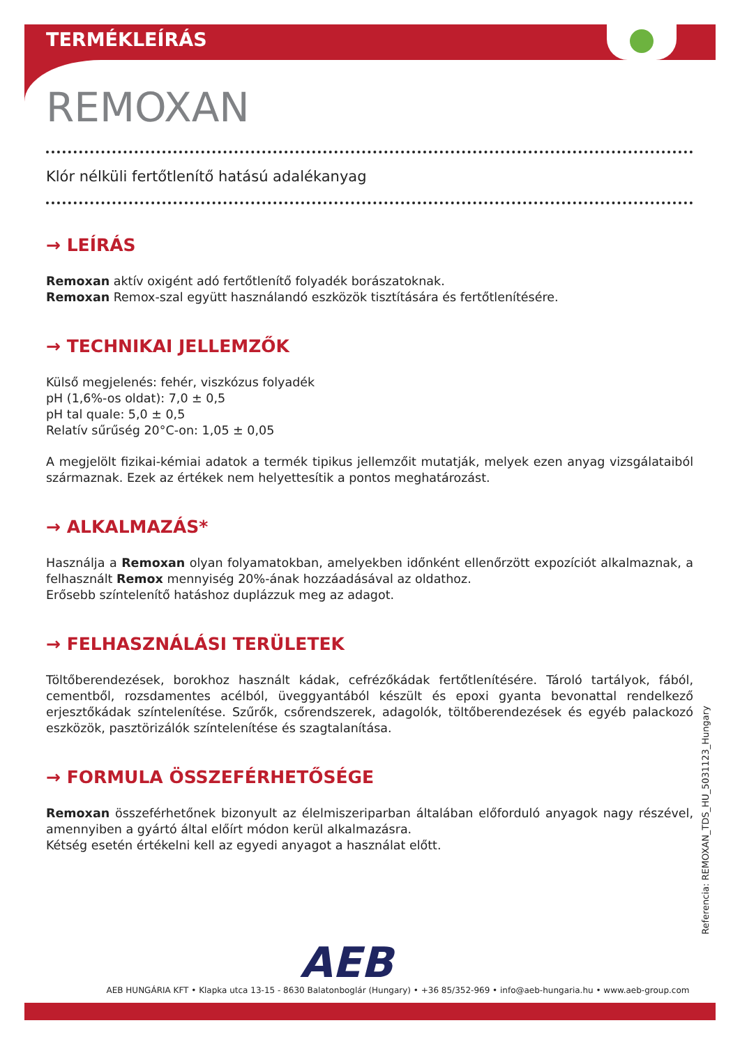TERMÉKLEÍRÁS
REMOXAN
Klór nélküli fertőtlenítő hatású adalékanyag
→ LEÍRÁS
Remoxan aktív oxigént adó fertőtlenítő folyadék borászatoknak.
Remoxan Remox-szal együtt használandó eszközök tisztítására és fertőtlenítésére.
→ TECHNIKAI JELLEMZŐK
Külső megjelenés: fehér, viszkózus folyadék
pH (1,6%-os oldat): 7,0 ± 0,5
pH tal quale: 5,0 ± 0,5
Relatív sűrűség 20°C-on: 1,05 ± 0,05
A megjelölt fizikai-kémiai adatok a termék tipikus jellemzőit mutatják, melyek ezen anyag vizsgálataiból származnak. Ezek az értékek nem helyettesítik a pontos meghatározást.
→ ALKALMAZÁS*
Használja a Remoxan olyan folyamatokban, amelyekben időnként ellenőrzött expozíciót alkalmaznak, a felhasznált Remox mennyiség 20%-ának hozzáadásával az oldathoz.
Erősebb színtelenítő hatáshoz duplázzuk meg az adagot.
→ FELHASZNÁLÁSI TERÜLETEK
Töltőberendezések, borokhoz használt kádak, cefrézőkádak fertőtlenítésére. Tároló tartályok, fából, cementből, rozsdamentes acélból, üveggyantából készült és epoxi gyanta bevonattal rendelkező erjesztőkádak színtelenítése. Szűrők, csőrendszerek, adagolók, töltőberendezések és egyéb palackozó eszközök, pasztörizálók színtelenítése és szagtalanítása.
→ FORMULA ÖSSZEFÉRHETŐSÉGE
Remoxan összeférhetőnek bizonyult az élelmiszeriparban általában előforduló anyagok nagy részével, amennyiben a gyártó által előírt módon kerül alkalmazásra.
Kétség esetén értékelni kell az egyedi anyagot a használat előtt.
Referencia: REMOXAN_TDS_HU_5031123_Hungary
AEB
AEB HUNGÁRIA KFT • Klapka utca 13-15 - 8630 Balatonboglár (Hungary) • +36 85/352-969 • info@aeb-hungaria.hu • www.aeb-group.com